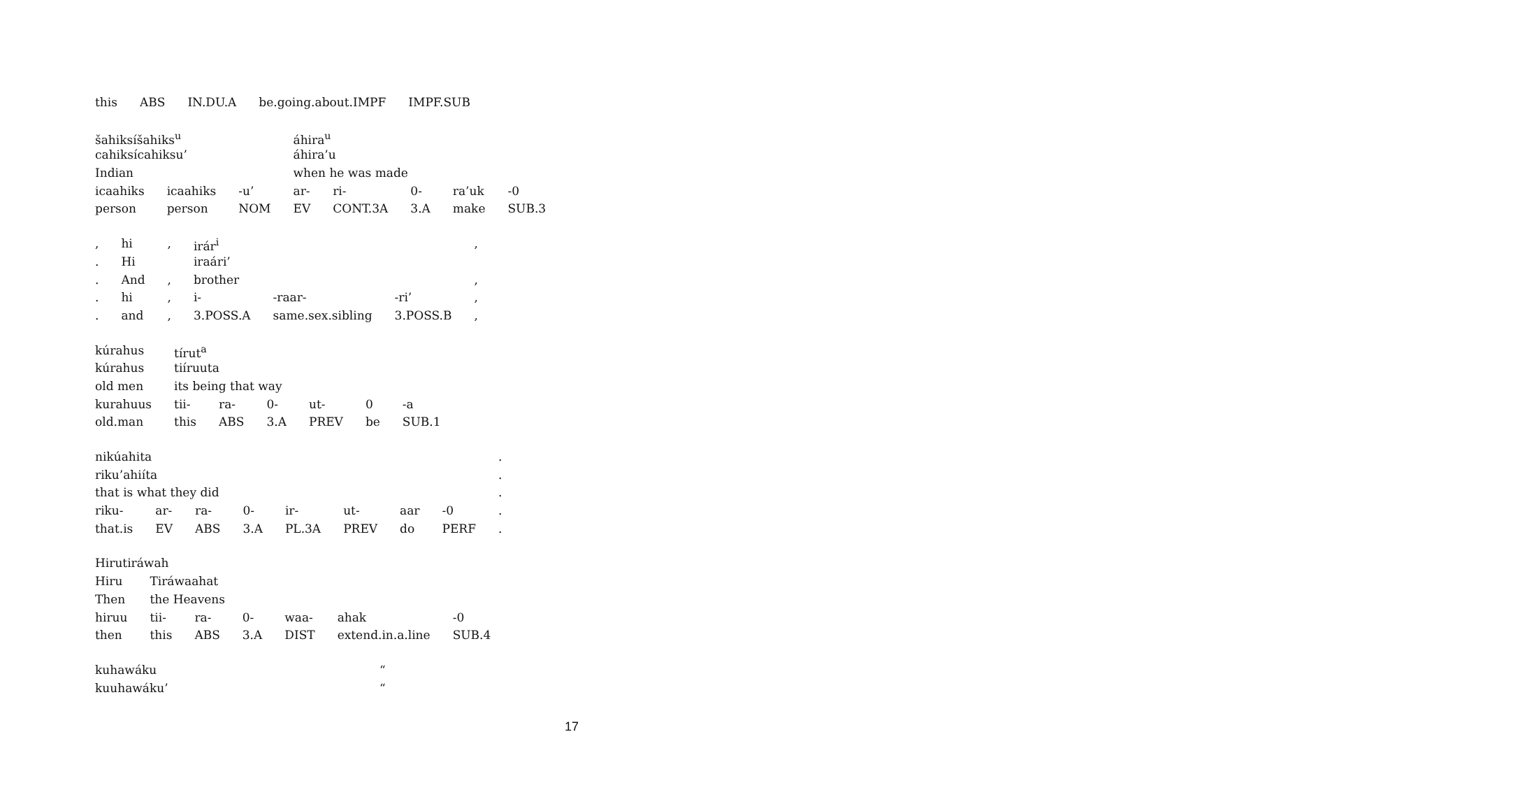| this | ABS | IN.DU.A | be.going.about.IMPF | IMPF.SUB |
| šahiksíšahiks<sup>u</sup> | | | áhira<sup>u</sup> | | | | |
| cahiksícahiksu’ | | | áhira’u | | | | |
| Indian | | | when he was made | | | | |
| icaahiks | icaahiks | -u’ | ar- | ri- | 0- | ra’uk | -0 |
| person | person | NOM | EV | CONT.3A | 3.A | make | SUB.3 |
| , | hi | , | irár<sup>i</sup> | | | , |
| . | Hi | | iraári’ | | | |
| . | And | , | brother | | | , |
| . | hi | , | i- | -raar- | -ri’ | , |
| . | and | , | 3.POSS.A | same.sex.sibling | 3.POSS.B | , |
| kúrahus | tírut<sup>a</sup> | | | | | |
| kúrahus | tiíruuta | | | | | |
| old men | its being that way | | | | | |
| kurahuus | tii- | ra- | 0- | ut- | 0 | -a |
| old.man | this | ABS | 3.A | PREV | be | SUB.1 |
| nikúahita | | | | | | | | . |
| riku’ahiíta | | | | | | | | . |
| that is what they did | | | | | | | | . |
| riku- | ar- | ra- | 0- | ir- | ut- | aar | -0 | . |
| that.is | EV | ABS | 3.A | PL.3A | PREV | do | PERF | . |
| Hirutiráwah | | | | | | |
| Hiru | Tiráwaahat | | | | | |
| Then | the Heavens | | | | | |
| hiruu | tii- | ra- | 0- | waa- | ahak | -0 |
| then | this | ABS | 3.A | DIST | extend.in.a.line | SUB.4 |
| kuhawáku | “ |
| kuuhawáku’ | “ |
17